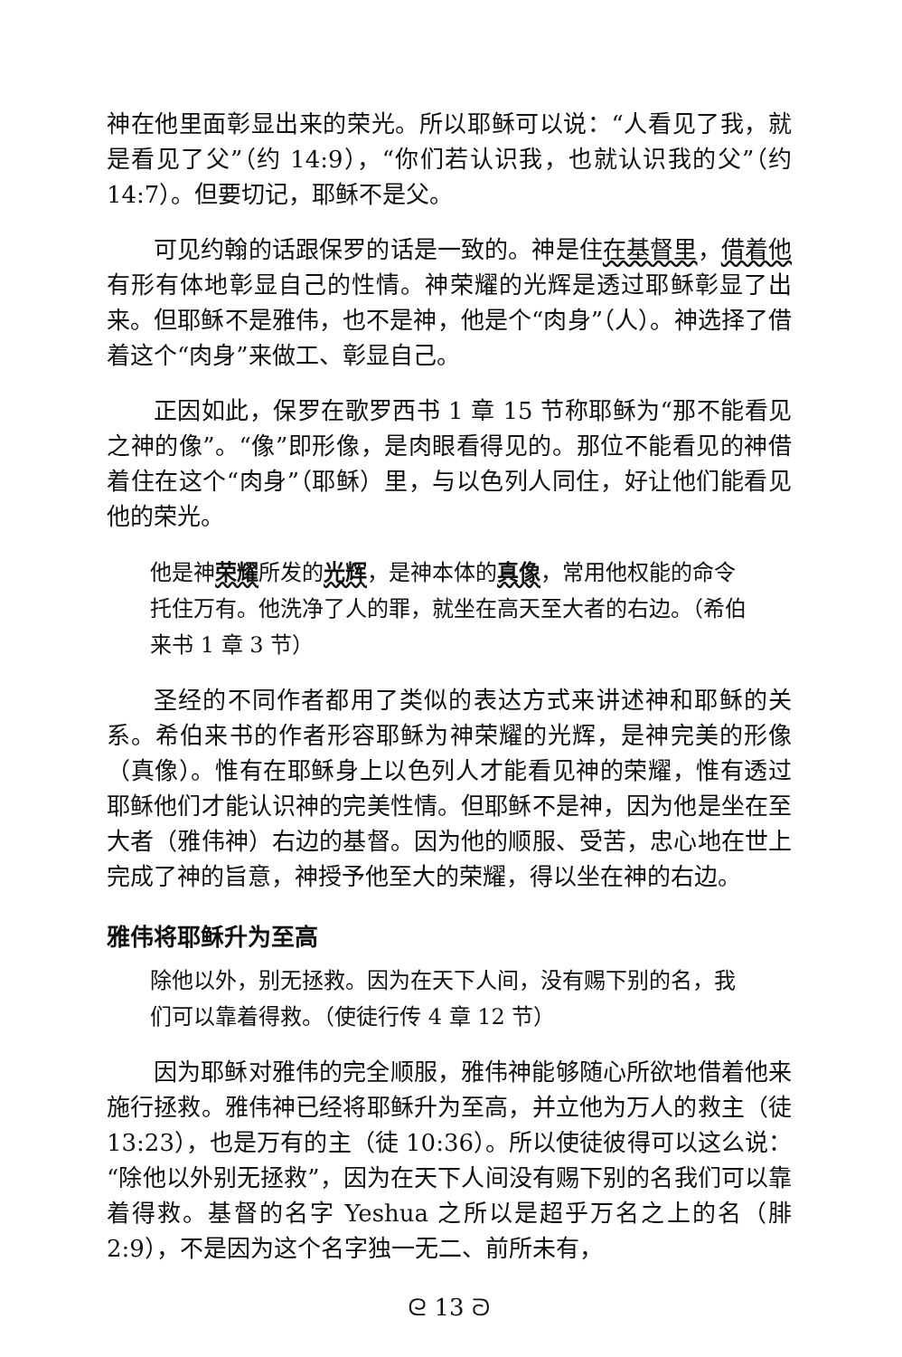神在他里面彰显出来的荣光。所以耶稣可以说：“人看见了我，就是看见了父”（约 14:9），“你们若认识我，也就认识我的父”（约 14:7）。但要切记，耶稣不是父。
可见约翰的话跟保罗的话是一致的。神是住在基督里，借着他有形有体地彰显自己的性情。神荣耀的光辉是透过耶稣彰显了出来。但耶稣不是雅伟，也不是神，他是个“肉身”（人）。神选择了借着这个“肉身”来做工、彰显自己。
正因如此，保罗在歌罗西书 1 章 15 节称耶稣为“那不能看见之神的像”。“像”即形像，是肉眼看得见的。那位不能看见的神借着住在这个“肉身”（耶稣）里，与以色列人同住，好让他们能看见他的荣光。
他是神荣耀所发的光辉，是神本体的真像，常用他权能的命令托住万有。他洗净了人的罪，就坐在高天至大者的右边。（希伯来书 1 章 3 节）
圣经的不同作者都用了类似的表达方式来讲述神和耶稣的关系。希伯来书的作者形容耶稣为神荣耀的光辉，是神完美的形像（真像）。惟有在耶稣身上以色列人才能看见神的荣耀，惟有透过耶稣他们才能认识神的完美性情。但耶稣不是神，因为他是坐在至大者（雅伟神）右边的基督。因为他的顺服、受苦，忠心地在世上完成了神的旨意，神授予他至大的荣耀，得以坐在神的右边。
雅伟将耶稣升为至高
除他以外，别无拯救。因为在天下人间，没有赐下别的名，我们可以靠着得救。（使徒行传 4 章 12 节）
因为耶稣对雅伟的完全顺服，雅伟神能够随心所欲地借着他来施行拯救。雅伟神已经将耶稣升为至高，并立他为万人的救主（徒 13:23），也是万有的主（徒 10:36）。所以使徒彼得可以这么说：“除他以外别无拯救”，因为在天下人间没有赐下别的名我们可以靠着得救。基督的名字 Yeshua 之所以是超乎万名之上的名（腓 2:9），不是因为这个名字独一无二、前所未有，
ᘓ 13 ᘐ